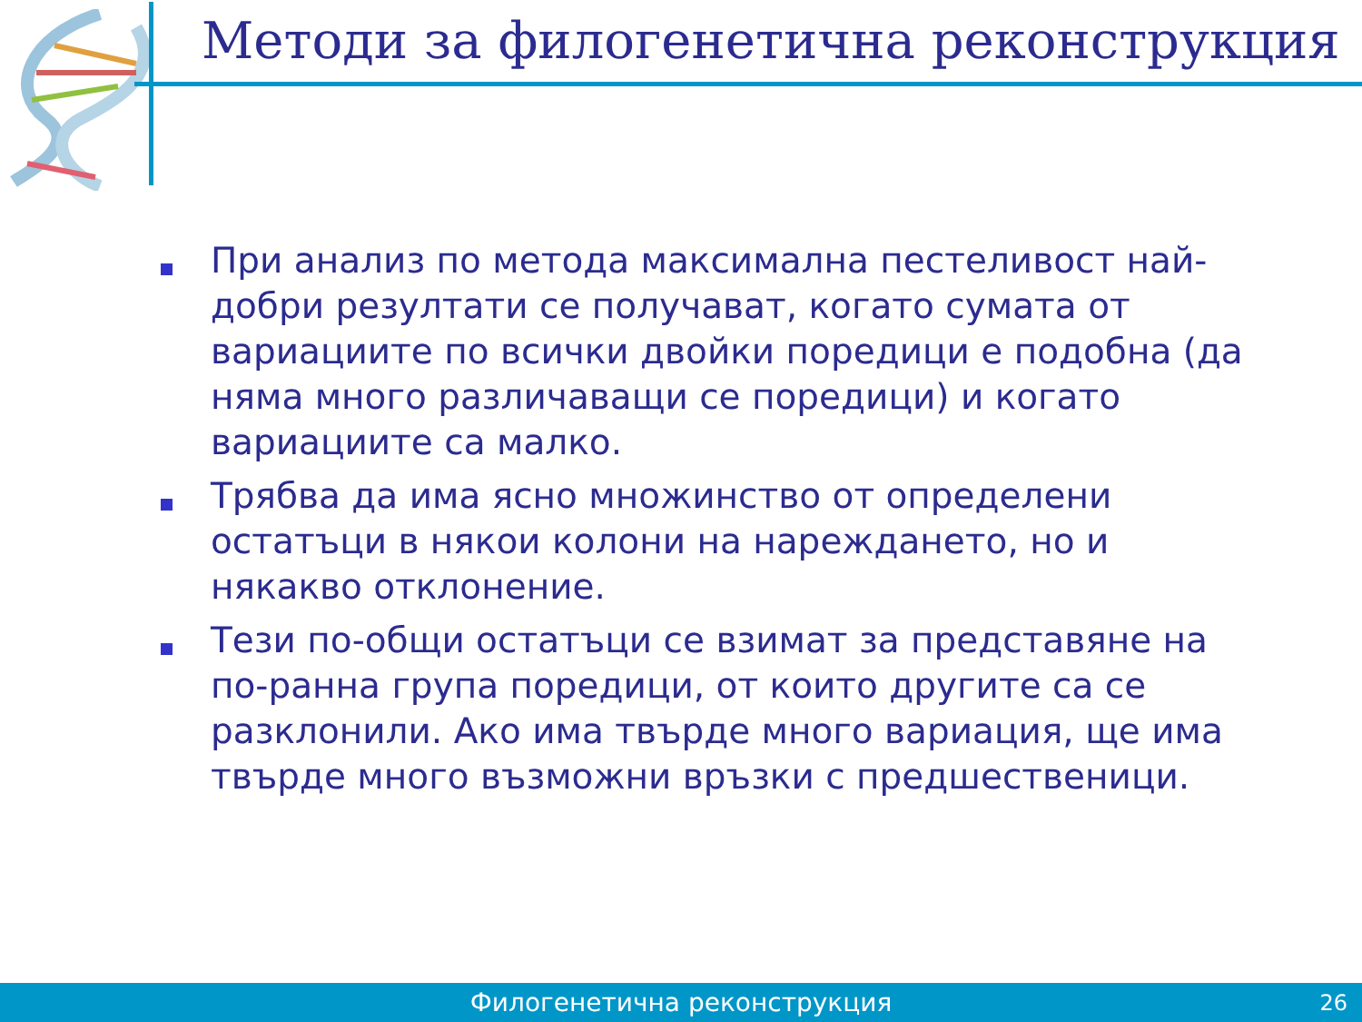Методи за филогенетична реконструкция
При анализ по метода максимална пестеливост най-добри резултати се получават, когато сумата от вариациите по всички двойки поредици е подобна (да няма много различаващи се поредици) и когато вариациите са малко.
Трябва да има ясно множинство от определени остатъци в някои колони на нареждането, но и някакво отклонение.
Тези по-общи остатъци се взимат за представяне на по-ранна група поредици, от които другите са се разклонили. Ако има твърде много вариация, ще има твърде много възможни връзки с предшественици.
Филогенетична реконструкция
26